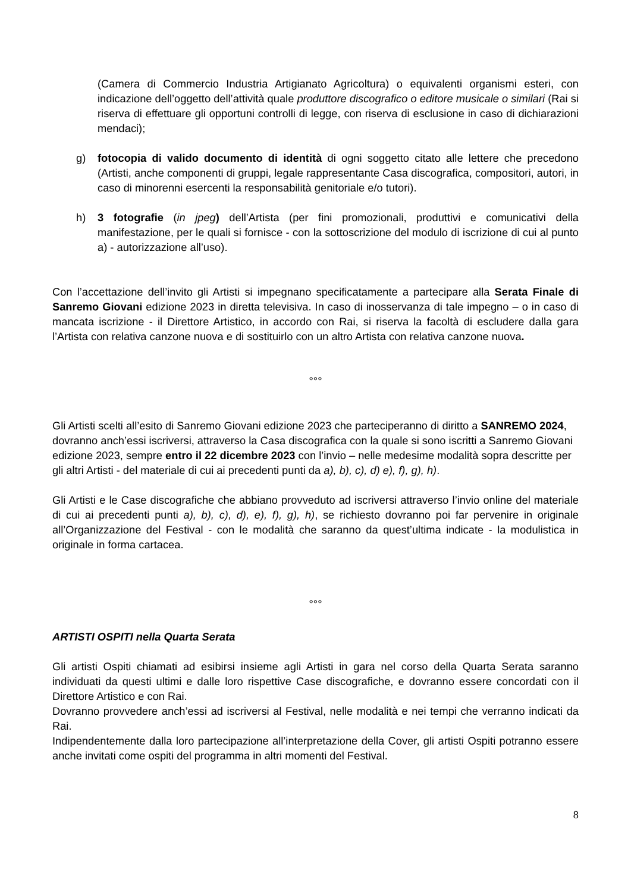(Camera di Commercio Industria Artigianato Agricoltura) o equivalenti organismi esteri, con indicazione dell’oggetto dell’attività quale produttore discografico o editore musicale o similari (Rai si riserva di effettuare gli opportuni controlli di legge, con riserva di esclusione in caso di dichiarazioni mendaci);
g) fotocopia di valido documento di identità di ogni soggetto citato alle lettere che precedono (Artisti, anche componenti di gruppi, legale rappresentante Casa discografica, compositori, autori, in caso di minorenni esercenti la responsabilità genitoriale e/o tutori).
h) 3 fotografie (in jpeg) dell’Artista (per fini promozionali, produttivi e comunicativi della manifestazione, per le quali si fornisce - con la sottoscrizione del modulo di iscrizione di cui al punto a) - autorizzazione all’uso).
Con l’accettazione dell’invito gli Artisti si impegnano specificatamente a partecipare alla Serata Finale di Sanremo Giovani edizione 2023 in diretta televisiva. In caso di inosservanza di tale impegno – o in caso di mancata iscrizione - il Direttore Artistico, in accordo con Rai, si riserva la facoltà di escludere dalla gara l’Artista con relativa canzone nuova e di sostituirlo con un altro Artista con relativa canzone nuova.
°°°
Gli Artisti scelti all’esito di Sanremo Giovani edizione 2023 che parteciperanno di diritto a SANREMO 2024, dovranno anch’essi iscriversi, attraverso la Casa discografica con la quale si sono iscritti a Sanremo Giovani edizione 2023, sempre entro il 22 dicembre 2023 con l’invio – nelle medesime modalità sopra descritte per gli altri Artisti - del materiale di cui ai precedenti punti da a), b), c), d) e), f), g), h).
Gli Artisti e le Case discografiche che abbiano provveduto ad iscriversi attraverso l’invio online del materiale di cui ai precedenti punti a), b), c), d), e), f), g), h), se richiesto dovranno poi far pervenire in originale all’Organizzazione del Festival - con le modalità che saranno da quest’ultima indicate - la modulistica in originale in forma cartacea.
°°°
ARTISTI OSPITI nella Quarta Serata
Gli artisti Ospiti chiamati ad esibirsi insieme agli Artisti in gara nel corso della Quarta Serata saranno individuati da questi ultimi e dalle loro rispettive Case discografiche, e dovranno essere concordati con il Direttore Artistico e con Rai.
Dovranno provvedere anch’essi ad iscriversi al Festival, nelle modalità e nei tempi che verranno indicati da Rai.
Indipendentemente dalla loro partecipazione all’interpretazione della Cover, gli artisti Ospiti potranno essere anche invitati come ospiti del programma in altri momenti del Festival.
8